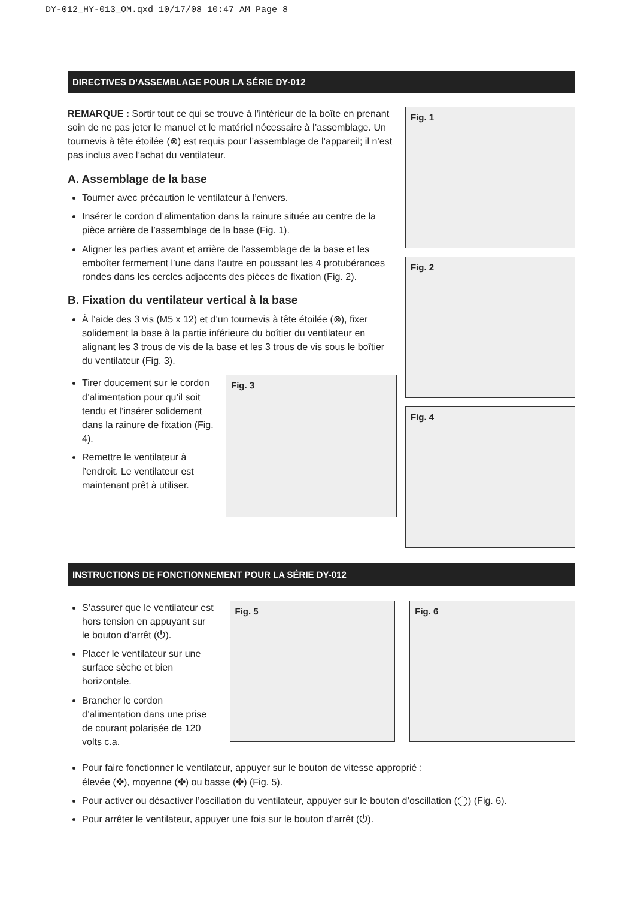DY-012_HY-013_OM.qxd 10/17/08 10:47 AM Page 8
DIRECTIVES D’ASSEMBLAGE POUR LA SÉRIE DY-012
REMARQUE : Sortir tout ce qui se trouve à l’intérieur de la boîte en prenant soin de ne pas jeter le manuel et le matériel nécessaire à l’assemblage. Un tournevis à tête étoilée (⊗) est requis pour l’assemblage de l’appareil; il n’est pas inclus avec l’achat du ventilateur.
A. Assemblage de la base
Tourner avec précaution le ventilateur à l’envers.
Insérer le cordon d’alimentation dans la rainure située au centre de la pièce arrière de l’assemblage de la base (Fig. 1).
Aligner les parties avant et arrière de l’assemblage de la base et les emboîter fermement l’une dans l’autre en poussant les 4 protubérances rondes dans les cercles adjacents des pièces de fixation (Fig. 2).
B. Fixation du ventilateur vertical à la base
À l’aide des 3 vis (M5 x 12) et d’un tournevis à tête étoilée (⊗), fixer solidement la base à la partie inférieure du boîtier du ventilateur en alignant les 3 trous de vis de la base et les 3 trous de vis sous le boîtier du ventilateur (Fig. 3).
Tirer doucement sur le cordon d’alimentation pour qu’il soit tendu et l’insérer solidement dans la rainure de fixation (Fig. 4).
Remettre le ventilateur à l’endroit. Le ventilateur est maintenant prêt à utiliser.
Fig. 3
Fig. 1
Fig. 2
Fig. 4
INSTRUCTIONS DE FONCTIONNEMENT POUR LA SÉRIE DY-012
S’assurer que le ventilateur est hors tension en appuyant sur le bouton d’arrêt (⏻).
Placer le ventilateur sur une surface sèche et bien horizontale.
Brancher le cordon d’alimentation dans une prise de courant polarisée de 120 volts c.a.
Fig. 5
Fig. 6
Pour faire fonctionner le ventilateur, appuyer sur le bouton de vitesse approprié :
élevée (✤), moyenne (✤) ou basse (✤) (Fig. 5).
Pour activer ou désactiver l’oscillation du ventilateur, appuyer sur le bouton d’oscillation (◯) (Fig. 6).
Pour arrêter le ventilateur, appuyer une fois sur le bouton d’arrêt (⏻).